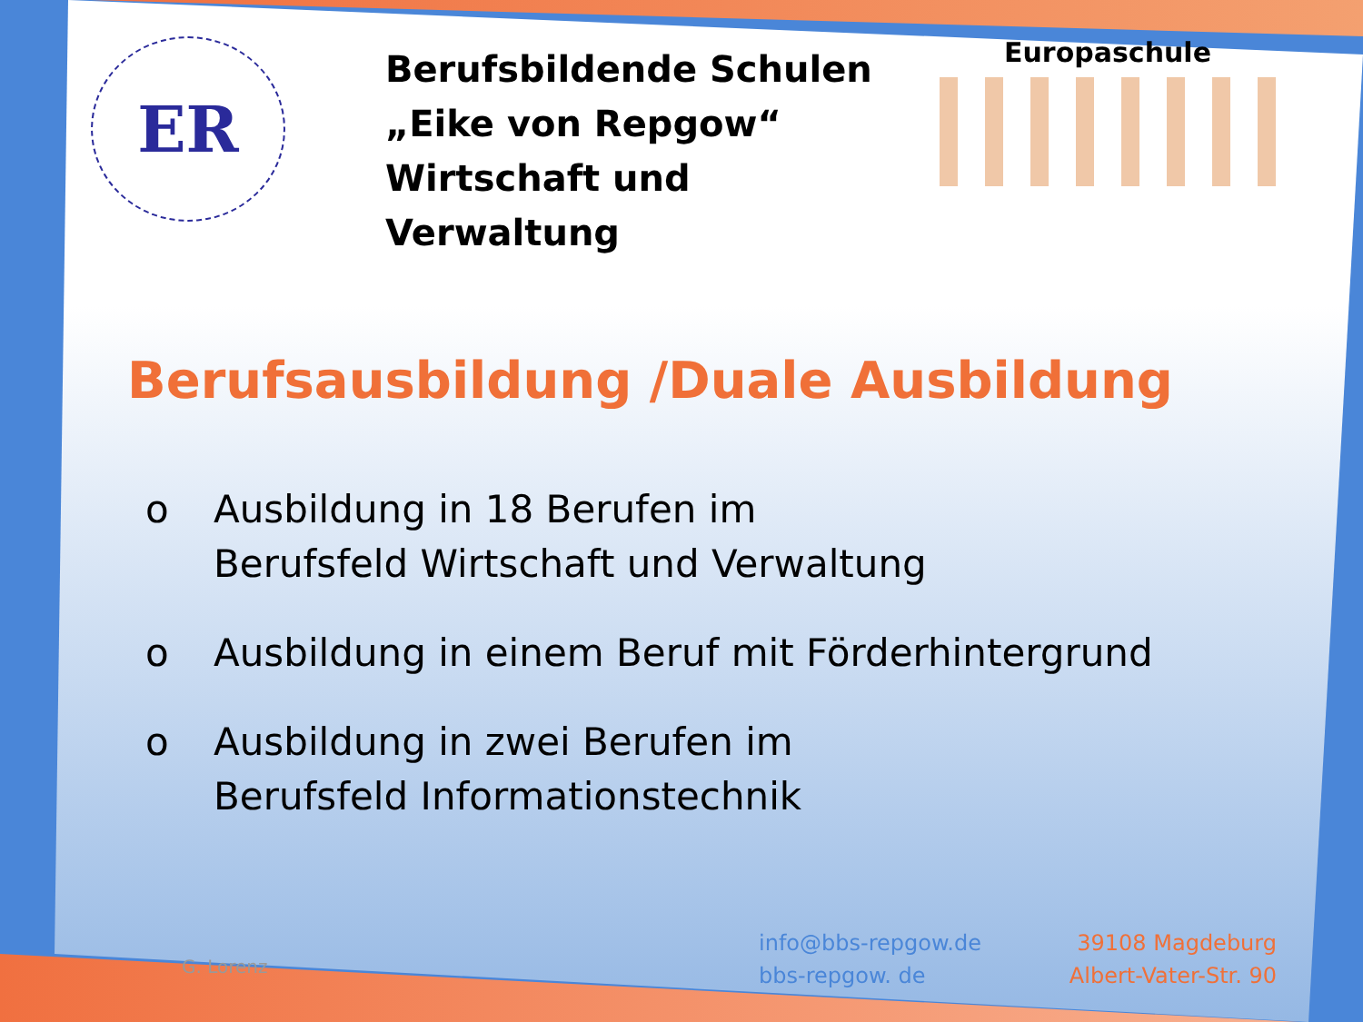ER
Berufsbildende Schulen
„Eike von Repgow“
Wirtschaft und Verwaltung
Europaschule
Berufsausbildung /Duale Ausbildung
o Ausbildung in 18 Berufen im
Berufsfeld Wirtschaft und Verwaltung
o Ausbildung in einem Beruf mit Förderhintergrund
o Ausbildung in zwei Berufen im
Berufsfeld Informationstechnik
G. Lorenz
info@bbs-repgow.de
bbs-repgow. de
39108 Magdeburg
Albert-Vater-Str. 90